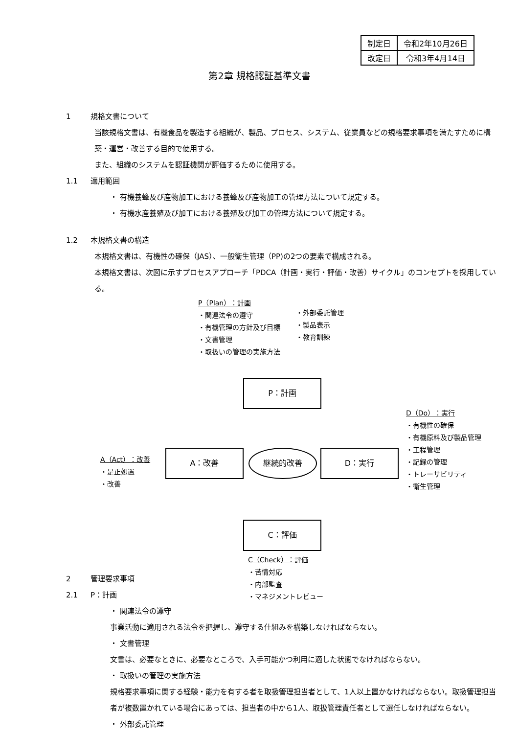| 制定日 | 令和2年10月26日 |
| 改定日 | 令和3年4月14日 |
第2章 規格認証基準文書
1 規格文書について
当該規格文書は、有機食品を製造する組織が、製品、プロセス、システム、従業員などの規格要求事項を満たすために構築・運営・改善する目的で使用する。
また、組織のシステムを認証機関が評価するために使用する。
1.1 適用範囲
・ 有機養蜂及び産物加工における養蜂及び産物加工の管理方法について規定する。
・ 有機水産養殖及び加工における養殖及び加工の管理方法について規定する。
1.2 本規格文書の構造
本規格文書は、有機性の確保（JAS）、一般衛生管理（PP)の2つの要素で構成される。
本規格文書は、次図に示すプロセスアプローチ「PDCA（計画・実行・評価・改善）サイクル」のコンセプトを採用している。
P（Plan）：計画
・関連法令の遵守
・有機管理の方針及び目標
・文書管理
・取扱いの管理の実施方法
・外部委託管理
・製品表示
・教育訓練
P：計画
D（Do）：実行
・有機性の確保
・有機原料及び製品管理
・工程管理
・記録の管理
・トレーサビリティ
・衛生管理
A（Act）：改善
・是正処置
・改善
A：改善 継続的改善 D：実行
C：評価
C（Check）：評価
・苦情対応
・内部監査
・マネジメントレビュー
2 管理要求事項
2.1 P：計画
・ 関連法令の遵守
事業活動に適用される法令を把握し、遵守する仕組みを構築しなければならない。
・ 文書管理
文書は、必要なときに、必要なところで、入手可能かつ利用に適した状態でなければならない。
・ 取扱いの管理の実施方法
規格要求事項に関する経験・能力を有する者を取扱管理担当者として、1人以上置かなければならない。取扱管理担当者が複数置かれている場合にあっては、担当者の中から1人、取扱管理責任者として選任しなければならない。
・ 外部委託管理